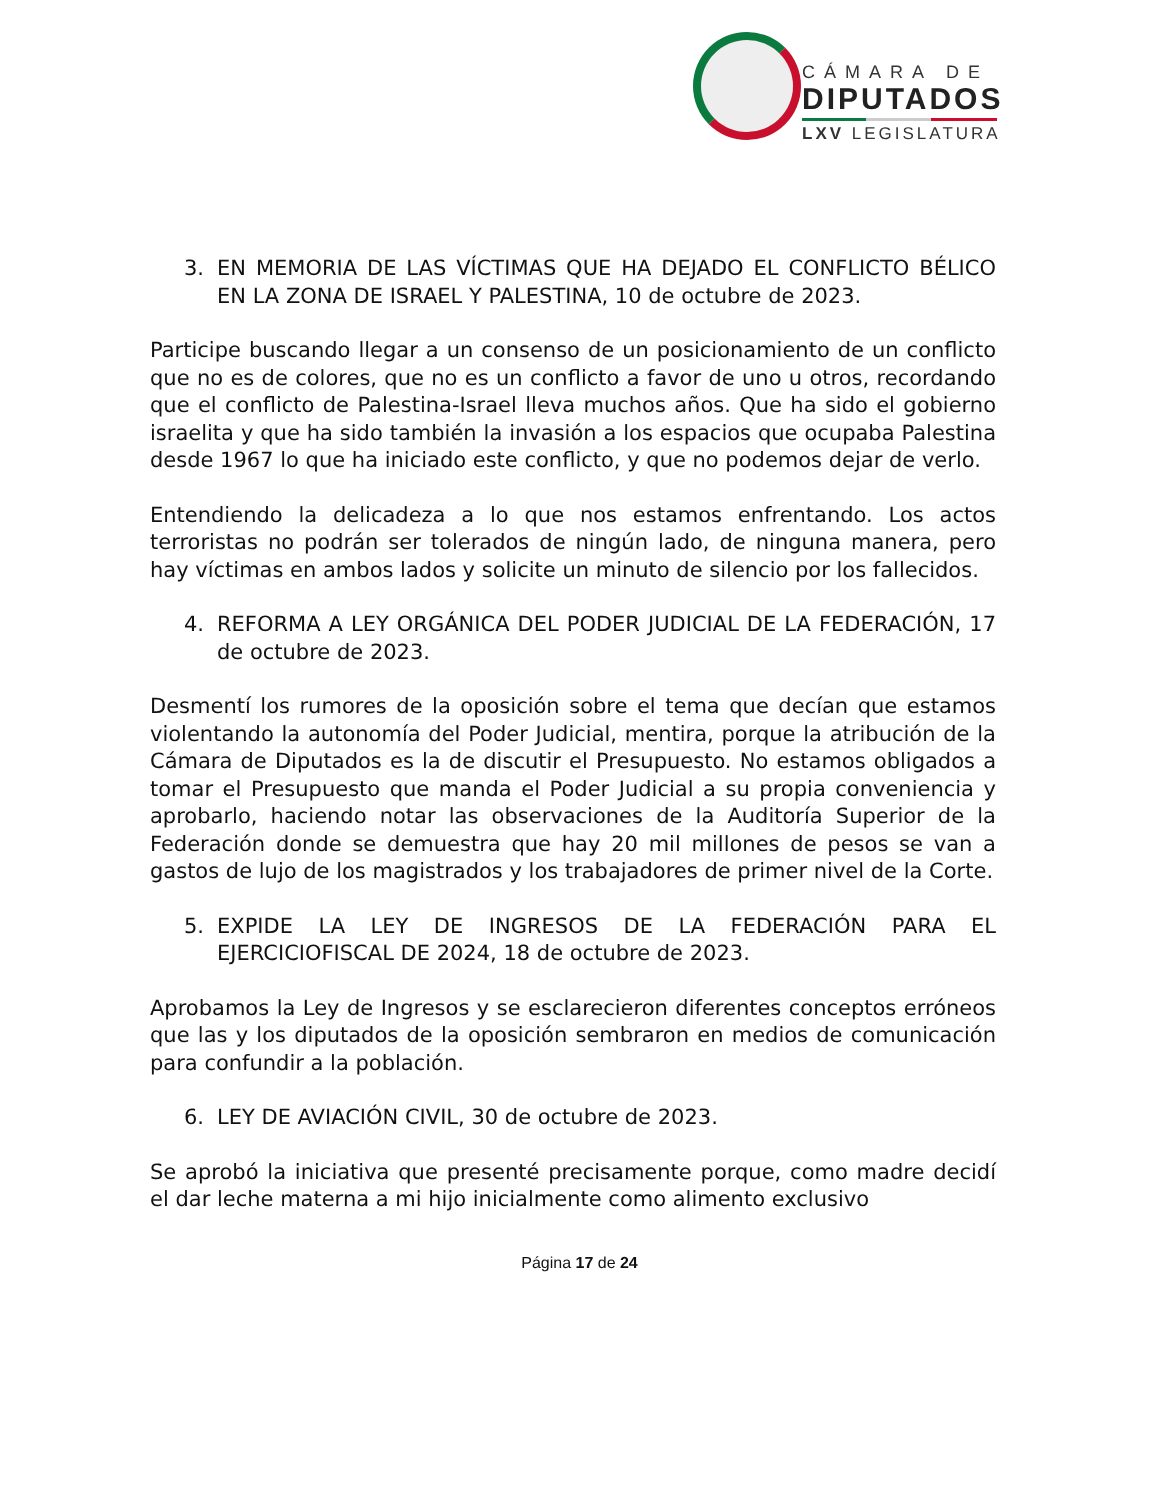CÁMARA DE
DIPUTADOS
LXV LEGISLATURA
3. EN MEMORIA DE LAS VÍCTIMAS QUE HA DEJADO EL CONFLICTO BÉLICO EN LA ZONA DE ISRAEL Y PALESTINA, 10 de octubre de 2023.
Participe buscando llegar a un consenso de un posicionamiento de un conflicto que no es de colores, que no es un conflicto a favor de uno u otros, recordando que el conflicto de Palestina-Israel lleva muchos años. Que ha sido el gobierno israelita y que ha sido también la invasión a los espacios que ocupaba Palestina desde 1967 lo que ha iniciado este conflicto, y que no podemos dejar de verlo.
Entendiendo la delicadeza a lo que nos estamos enfrentando. Los actos terroristas no podrán ser tolerados de ningún lado, de ninguna manera, pero hay víctimas en ambos lados y solicite un minuto de silencio por los fallecidos.
4. REFORMA A LEY ORGÁNICA DEL PODER JUDICIAL DE LA FEDERACIÓN, 17 de octubre de 2023.
Desmentí los rumores de la oposición sobre el tema que decían que estamos violentando la autonomía del Poder Judicial, mentira, porque la atribución de la Cámara de Diputados es la de discutir el Presupuesto. No estamos obligados a tomar el Presupuesto que manda el Poder Judicial a su propia conveniencia y aprobarlo, haciendo notar las observaciones de la Auditoría Superior de la Federación donde se demuestra que hay 20 mil millones de pesos se van a gastos de lujo de los magistrados y los trabajadores de primer nivel de la Corte.
5. EXPIDE LA LEY DE INGRESOS DE LA FEDERACIÓN PARA EL EJERCICIOFISCAL DE 2024, 18 de octubre de 2023.
Aprobamos la Ley de Ingresos y se esclarecieron diferentes conceptos erróneos que las y los diputados de la oposición sembraron en medios de comunicación para confundir a la población.
6. LEY DE AVIACIÓN CIVIL, 30 de octubre de 2023.
Se aprobó la iniciativa que presenté precisamente porque, como madre decidí el dar leche materna a mi hijo inicialmente como alimento exclusivo
Página 17 de 24